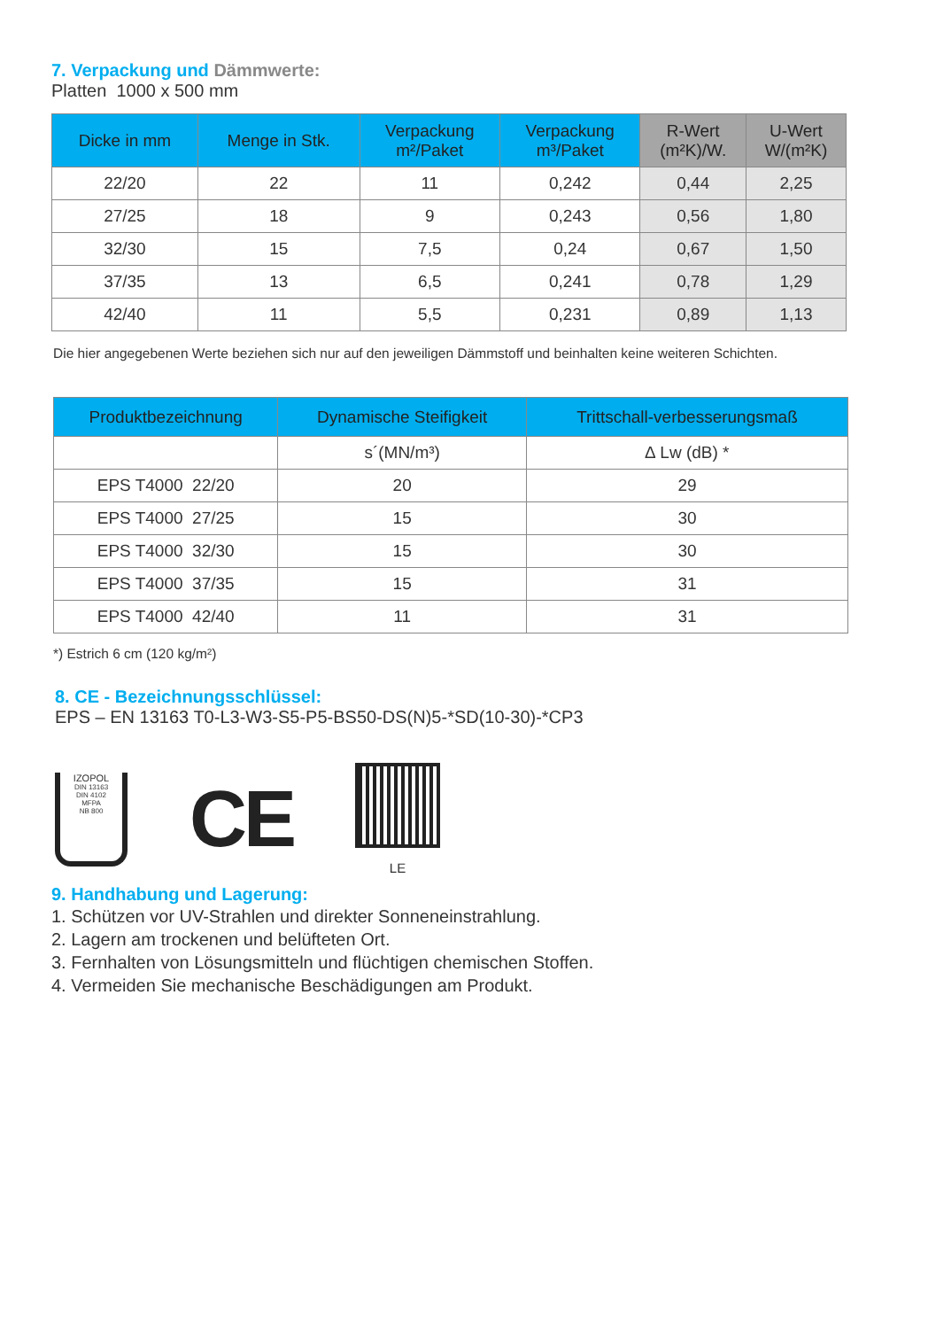7. Verpackung und Dämmwerte:
Platten 1000 x 500 mm
| Dicke in mm | Menge in Stk. | Verpackung m²/Paket | Verpackung m³/Paket | R-Wert (m²K)/W. | U-Wert W/(m²K) |
| --- | --- | --- | --- | --- | --- |
| 22/20 | 22 | 11 | 0,242 | 0,44 | 2,25 |
| 27/25 | 18 | 9 | 0,243 | 0,56 | 1,80 |
| 32/30 | 15 | 7,5 | 0,24 | 0,67 | 1,50 |
| 37/35 | 13 | 6,5 | 0,241 | 0,78 | 1,29 |
| 42/40 | 11 | 5,5 | 0,231 | 0,89 | 1,13 |
Die hier angegebenen Werte beziehen sich nur auf den jeweiligen Dämmstoff und beinhalten keine weiteren Schichten.
| Produktbezeichnung | Dynamische Steifigkeit | Trittschall-verbesserungsmaß |
| --- | --- | --- |
| | s´(MN/m³) | ∆ Lw (dB) * |
| EPS T4000 22/20 | 20 | 29 |
| EPS T4000 27/25 | 15 | 30 |
| EPS T4000 32/30 | 15 | 30 |
| EPS T4000 37/35 | 15 | 31 |
| EPS T4000 42/40 | 11 | 31 |
*) Estrich 6 cm (120 kg/m²)
8. CE - Bezeichnungsschlüssel:
EPS – EN 13163 T0-L3-W3-S5-P5-BS50-DS(N)5-*SD(10-30)-*CP3
IZOPOL
DIN 13163
DIN 4102
MFPA
NB 800
CE
LE
9. Handhabung und Lagerung:
1. Schützen vor UV-Strahlen und direkter Sonneneinstrahlung.
2. Lagern am trockenen und belüfteten Ort.
3. Fernhalten von Lösungsmitteln und flüchtigen chemischen Stoffen.
4. Vermeiden Sie mechanische Beschädigungen am Produkt.